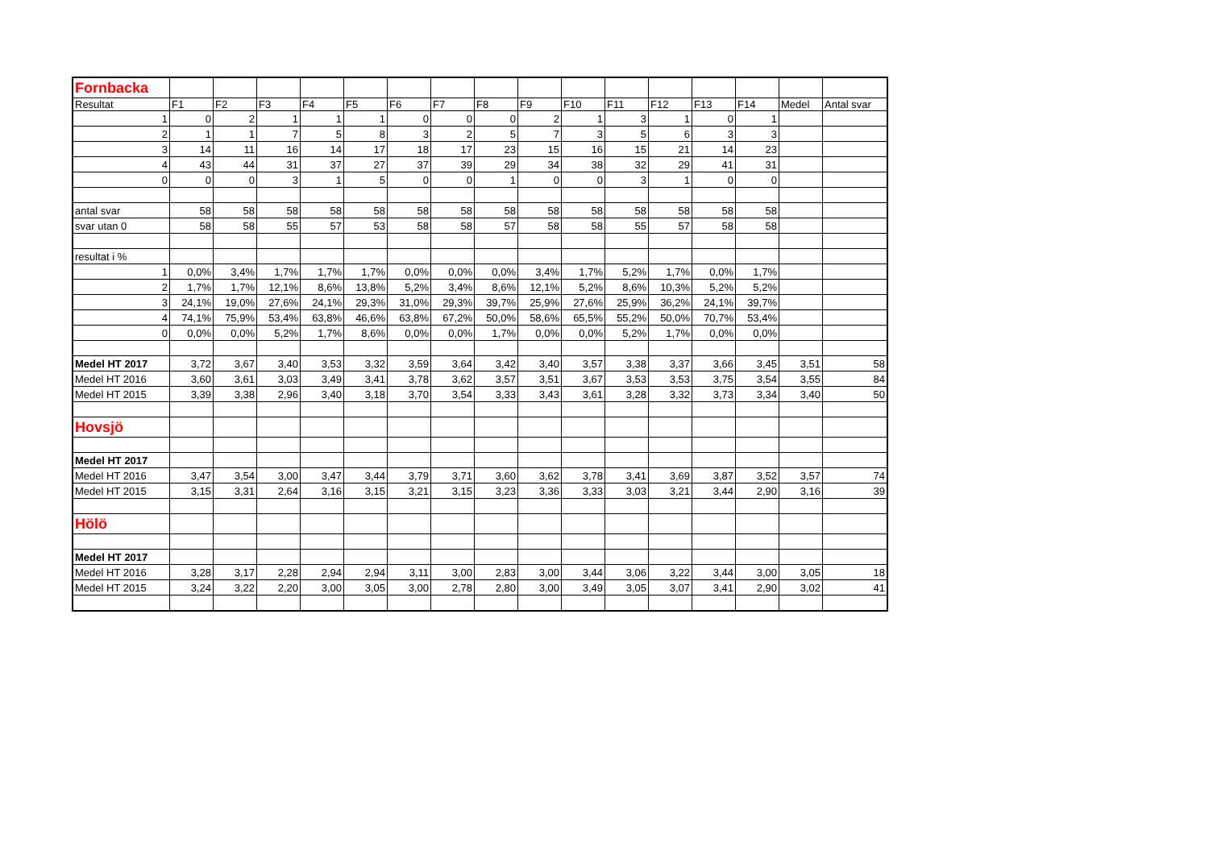| Fornbacka | | | | | | | | | | | | | | | | |
| Resultat | F1 | F2 | F3 | F4 | F5 | F6 | F7 | F8 | F9 | F10 | F11 | F12 | F13 | F14 | Medel | Antal svar |
| 1 | 0 | 2 | 1 | 1 | 1 | 0 | 0 | 0 | 2 | 1 | 3 | 1 | 0 | 1 | | |
| 2 | 1 | 1 | 7 | 5 | 8 | 3 | 2 | 5 | 7 | 3 | 5 | 6 | 3 | 3 | | |
| 3 | 14 | 11 | 16 | 14 | 17 | 18 | 17 | 23 | 15 | 16 | 15 | 21 | 14 | 23 | | |
| 4 | 43 | 44 | 31 | 37 | 27 | 37 | 39 | 29 | 34 | 38 | 32 | 29 | 41 | 31 | | |
| 0 | 0 | 0 | 3 | 1 | 5 | 0 | 0 | 1 | 0 | 0 | 3 | 1 | 0 | 0 | | |
| antal svar | 58 | 58 | 58 | 58 | 58 | 58 | 58 | 58 | 58 | 58 | 58 | 58 | 58 | 58 | | |
| svar utan 0 | 58 | 58 | 55 | 57 | 53 | 58 | 58 | 57 | 58 | 58 | 55 | 57 | 58 | 58 | | |
| resultat i % | | | | | | | | | | | | | | | | |
| 1 | 0,0% | 3,4% | 1,7% | 1,7% | 1,7% | 0,0% | 0,0% | 0,0% | 3,4% | 1,7% | 5,2% | 1,7% | 0,0% | 1,7% | | |
| 2 | 1,7% | 1,7% | 12,1% | 8,6% | 13,8% | 5,2% | 3,4% | 8,6% | 12,1% | 5,2% | 8,6% | 10,3% | 5,2% | 5,2% | | |
| 3 | 24,1% | 19,0% | 27,6% | 24,1% | 29,3% | 31,0% | 29,3% | 39,7% | 25,9% | 27,6% | 25,9% | 36,2% | 24,1% | 39,7% | | |
| 4 | 74,1% | 75,9% | 53,4% | 63,8% | 46,6% | 63,8% | 67,2% | 50,0% | 58,6% | 65,5% | 55,2% | 50,0% | 70,7% | 53,4% | | |
| 0 | 0,0% | 0,0% | 5,2% | 1,7% | 8,6% | 0,0% | 0,0% | 1,7% | 0,0% | 0,0% | 5,2% | 1,7% | 0,0% | 0,0% | | |
| Medel HT 2017 | 3,72 | 3,67 | 3,40 | 3,53 | 3,32 | 3,59 | 3,64 | 3,42 | 3,40 | 3,57 | 3,38 | 3,37 | 3,66 | 3,45 | 3,51 | 58 |
| Medel HT 2016 | 3,60 | 3,61 | 3,03 | 3,49 | 3,41 | 3,78 | 3,62 | 3,57 | 3,51 | 3,67 | 3,53 | 3,53 | 3,75 | 3,54 | 3,55 | 84 |
| Medel HT 2015 | 3,39 | 3,38 | 2,96 | 3,40 | 3,18 | 3,70 | 3,54 | 3,33 | 3,43 | 3,61 | 3,28 | 3,32 | 3,73 | 3,34 | 3,40 | 50 |
| Hovsjö | | | | | | | | | | | | | | | | |
| Medel HT 2017 | | | | | | | | | | | | | | | | |
| Medel HT 2016 | 3,47 | 3,54 | 3,00 | 3,47 | 3,44 | 3,79 | 3,71 | 3,60 | 3,62 | 3,78 | 3,41 | 3,69 | 3,87 | 3,52 | 3,57 | 74 |
| Medel HT 2015 | 3,15 | 3,31 | 2,64 | 3,16 | 3,15 | 3,21 | 3,15 | 3,23 | 3,36 | 3,33 | 3,03 | 3,21 | 3,44 | 2,90 | 3,16 | 39 |
| Hölö | | | | | | | | | | | | | | | | |
| Medel HT 2017 | | | | | | | | | | | | | | | | |
| Medel HT 2016 | 3,28 | 3,17 | 2,28 | 2,94 | 2,94 | 3,11 | 3,00 | 2,83 | 3,00 | 3,44 | 3,06 | 3,22 | 3,44 | 3,00 | 3,05 | 18 |
| Medel HT 2015 | 3,24 | 3,22 | 2,20 | 3,00 | 3,05 | 3,00 | 2,78 | 2,80 | 3,00 | 3,49 | 3,05 | 3,07 | 3,41 | 2,90 | 3,02 | 41 |